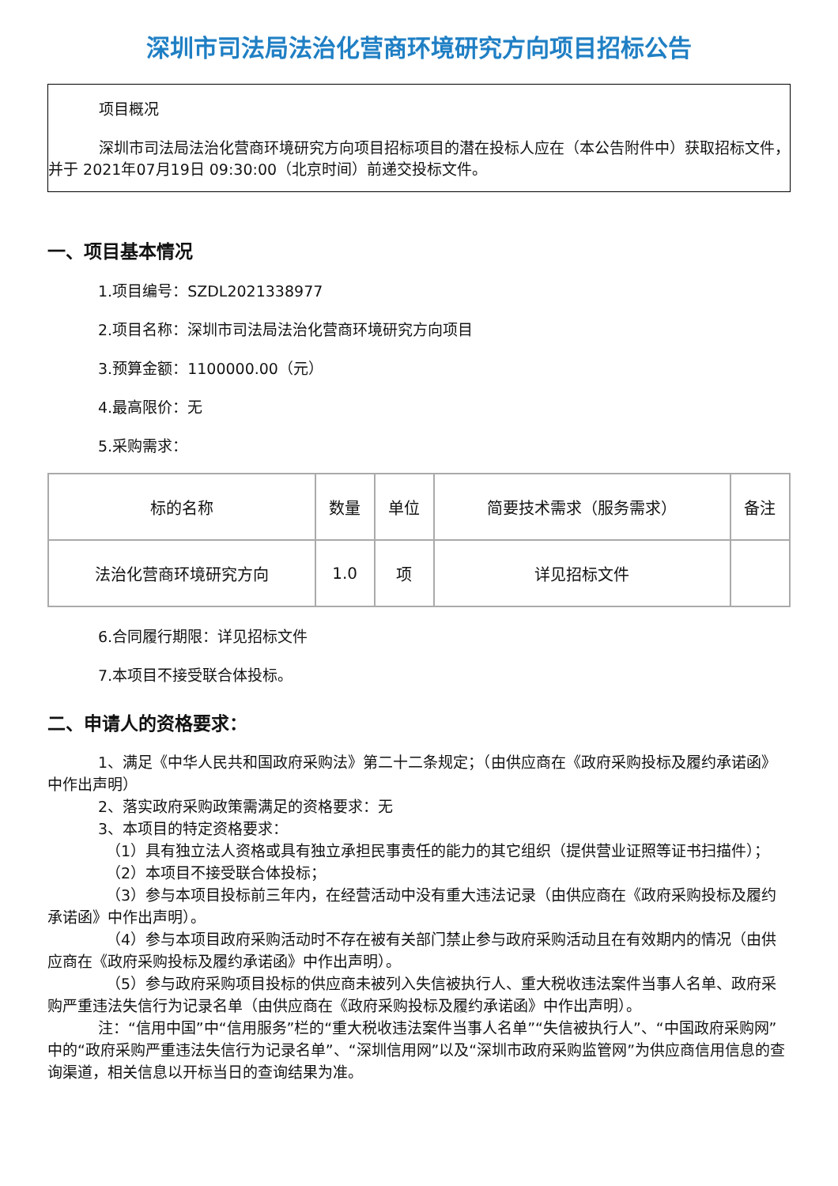深圳市司法局法治化营商环境研究方向项目招标公告
项目概况
深圳市司法局法治化营商环境研究方向项目招标项目的潜在投标人应在（本公告附件中）获取招标文件，并于 2021年07月19日 09:30:00（北京时间）前递交投标文件。
一、项目基本情况
1.项目编号：SZDL2021338977
2.项目名称：深圳市司法局法治化营商环境研究方向项目
3.预算金额：1100000.00（元）
4.最高限价：无
5.采购需求：
| 标的名称 | 数量 | 单位 | 简要技术需求（服务需求） | 备注 |
| --- | --- | --- | --- | --- |
| 法治化营商环境研究方向 | 1.0 | 项 | 详见招标文件 | |
6.合同履行期限：详见招标文件
7.本项目不接受联合体投标。
二、申请人的资格要求：
1、满足《中华人民共和国政府采购法》第二十二条规定；（由供应商在《政府采购投标及履约承诺函》中作出声明）
2、落实政府采购政策需满足的资格要求：无
3、本项目的特定资格要求：
（1）具有独立法人资格或具有独立承担民事责任的能力的其它组织（提供营业证照等证书扫描件）；
（2）本项目不接受联合体投标；
（3）参与本项目投标前三年内，在经营活动中没有重大违法记录（由供应商在《政府采购投标及履约承诺函》中作出声明）。
（4）参与本项目政府采购活动时不存在被有关部门禁止参与政府采购活动且在有效期内的情况（由供应商在《政府采购投标及履约承诺函》中作出声明）。
（5）参与政府采购项目投标的供应商未被列入失信被执行人、重大税收违法案件当事人名单、政府采购严重违法失信行为记录名单（由供应商在《政府采购投标及履约承诺函》中作出声明）。
注：“信用中国”中“信用服务”栏的“重大税收违法案件当事人名单”“失信被执行人”、“中国政府采购网”中的“政府采购严重违法失信行为记录名单”、“深圳信用网”以及“深圳市政府采购监管网”为供应商信用信息的查询渠道，相关信息以开标当日的查询结果为准。